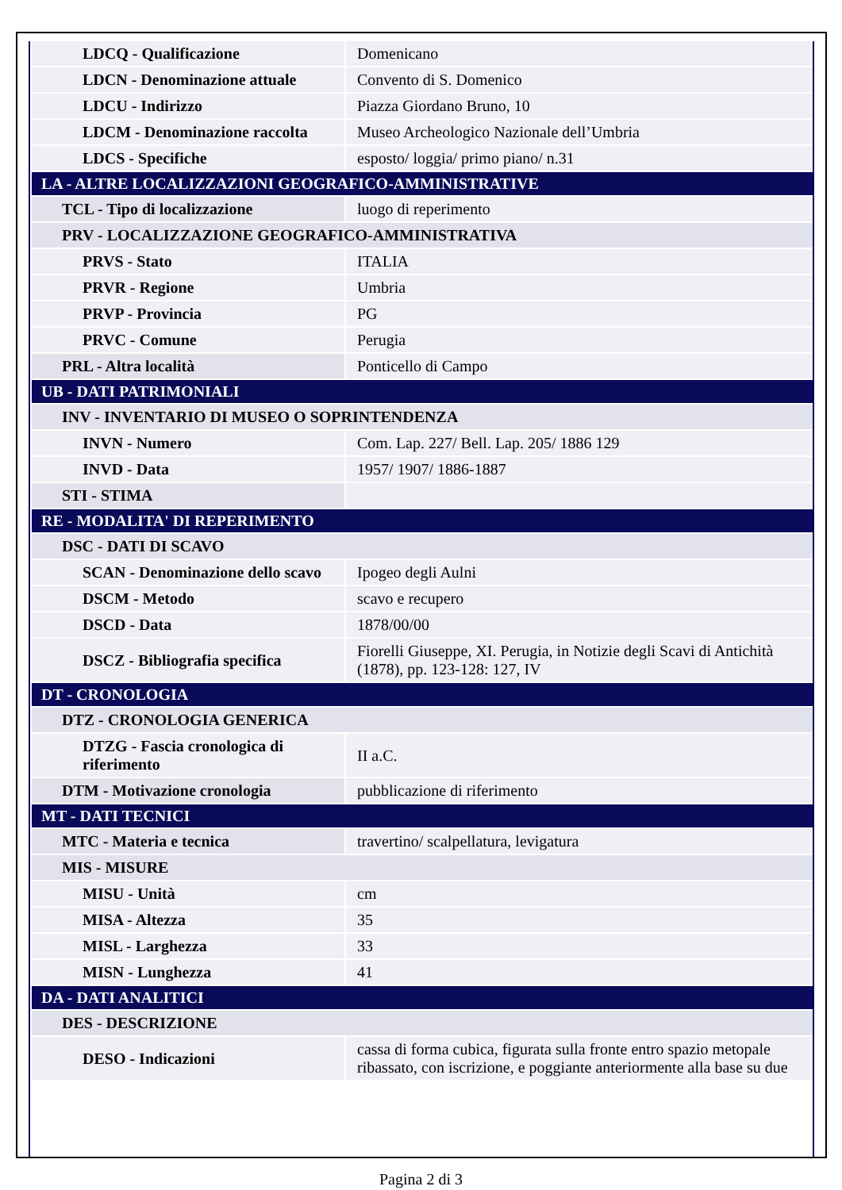| LDCQ - Qualificazione | Domenicano |
| LDCN - Denominazione attuale | Convento di S. Domenico |
| LDCU - Indirizzo | Piazza Giordano Bruno, 10 |
| LDCM - Denominazione raccolta | Museo Archeologico Nazionale dell’Umbria |
| LDCS - Specifiche | esposto/ loggia/ primo piano/ n.31 |
| LA - ALTRE LOCALIZZAZIONI GEOGRAFICO-AMMINISTRATIVE | |
| TCL - Tipo di localizzazione | luogo di reperimento |
| PRV - LOCALIZZAZIONE GEOGRAFICO-AMMINISTRATIVA | |
| PRVS - Stato | ITALIA |
| PRVR - Regione | Umbria |
| PRVP - Provincia | PG |
| PRVC - Comune | Perugia |
| PRL - Altra località | Ponticello di Campo |
| UB - DATI PATRIMONIALI | |
| INV - INVENTARIO DI MUSEO O SOPRINTENDENZA | |
| INVN - Numero | Com. Lap. 227/ Bell. Lap. 205/ 1886 129 |
| INVD - Data | 1957/ 1907/ 1886-1887 |
| STI - STIMA | |
| RE - MODALITA' DI REPERIMENTO | |
| DSC - DATI DI SCAVO | |
| SCAN - Denominazione dello scavo | Ipogeo degli Aulni |
| DSCM - Metodo | scavo e recupero |
| DSCD - Data | 1878/00/00 |
| DSCZ - Bibliografia specifica | Fiorelli Giuseppe, XI. Perugia, in Notizie degli Scavi di Antichità (1878), pp. 123-128: 127, IV |
| DT - CRONOLOGIA | |
| DTZ - CRONOLOGIA GENERICA | |
| DTZG - Fascia cronologica di riferimento | II a.C. |
| DTM - Motivazione cronologia | pubblicazione di riferimento |
| MT - DATI TECNICI | |
| MTC - Materia e tecnica | travertino/ scalpellatura, levigatura |
| MIS - MISURE | |
| MISU - Unità | cm |
| MISA - Altezza | 35 |
| MISL - Larghezza | 33 |
| MISN - Lunghezza | 41 |
| DA - DATI ANALITICI | |
| DES - DESCRIZIONE | |
| DESO - Indicazioni | cassa di forma cubica, figurata sulla fronte entro spazio metopale ribassato, con iscrizione, e poggiante anteriormente alla base su due |
Pagina 2 di 3